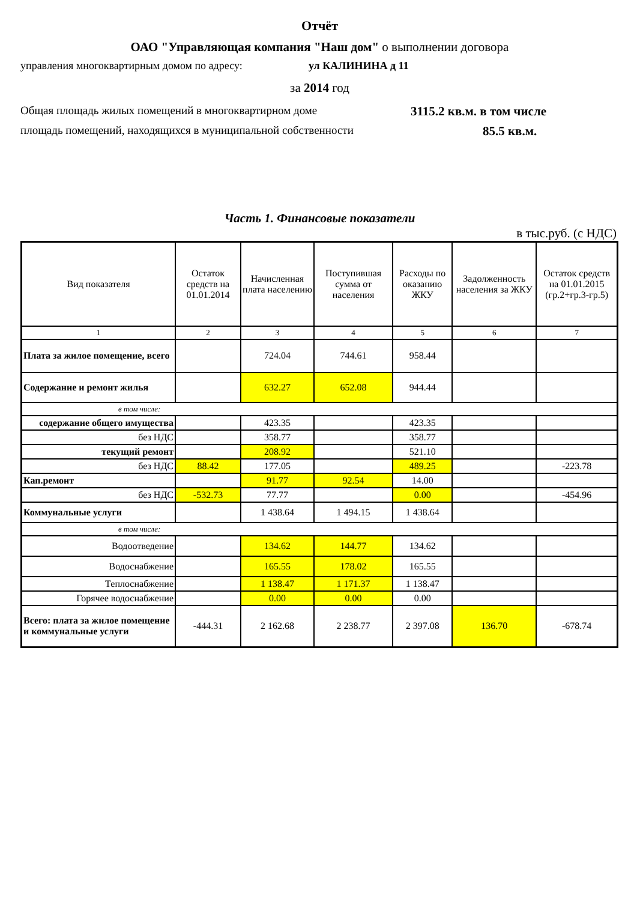Отчёт
ОАО "Управляющая компания "Наш дом" о выполнении договора
управления многоквартирным домом по адресу: ул КАЛИНИНА д 11
за 2014 год
Общая площадь жилых помещений в многоквартирном доме 3115.2 кв.м. в том числе
площадь помещений, находящихся в муниципальной собственности 85.5 кв.м.
Часть 1. Финансовые показатели
в тыс.руб. (с НДС)
| Вид показателя | Остаток средств на 01.01.2014 | Начисленная плата населению | Поступившая сумма от населения | Расходы по оказанию ЖКУ | Задолженность населения за ЖКУ | Остаток средств на 01.01.2015 (гр.2+гр.3-гр.5) |
| --- | --- | --- | --- | --- | --- | --- |
| 1 | 2 | 3 | 4 | 5 | 6 | 7 |
| Плата за жилое помещение, всего | | 724.04 | 744.61 | 958.44 | | |
| Содержание и ремонт жилья | | 632.27 | 652.08 | 944.44 | | |
| в том числе: | | | | | | |
| содержание общего имущества | | 423.35 | | 423.35 | | |
| без НДС | | 358.77 | | 358.77 | | |
| текущий ремонт | | 208.92 | | 521.10 | | |
| без НДС | 88.42 | 177.05 | | 489.25 | | -223.78 |
| Кап.ремонт | | 91.77 | 92.54 | 14.00 | | |
| без НДС | -532.73 | 77.77 | | 0.00 | | -454.96 |
| Коммунальные услуги | | 1 438.64 | 1 494.15 | 1 438.64 | | |
| в том числе: | | | | | | |
| Водоотведение | | 134.62 | 144.77 | 134.62 | | |
| Водоснабжение | | 165.55 | 178.02 | 165.55 | | |
| Теплоснабжение | | 1 138.47 | 1 171.37 | 1 138.47 | | |
| Горячее водоснабжение | | 0.00 | 0.00 | 0.00 | | |
| Всего: плата за жилое помещение и коммунальные услуги | -444.31 | 2 162.68 | 2 238.77 | 2 397.08 | 136.70 | -678.74 |